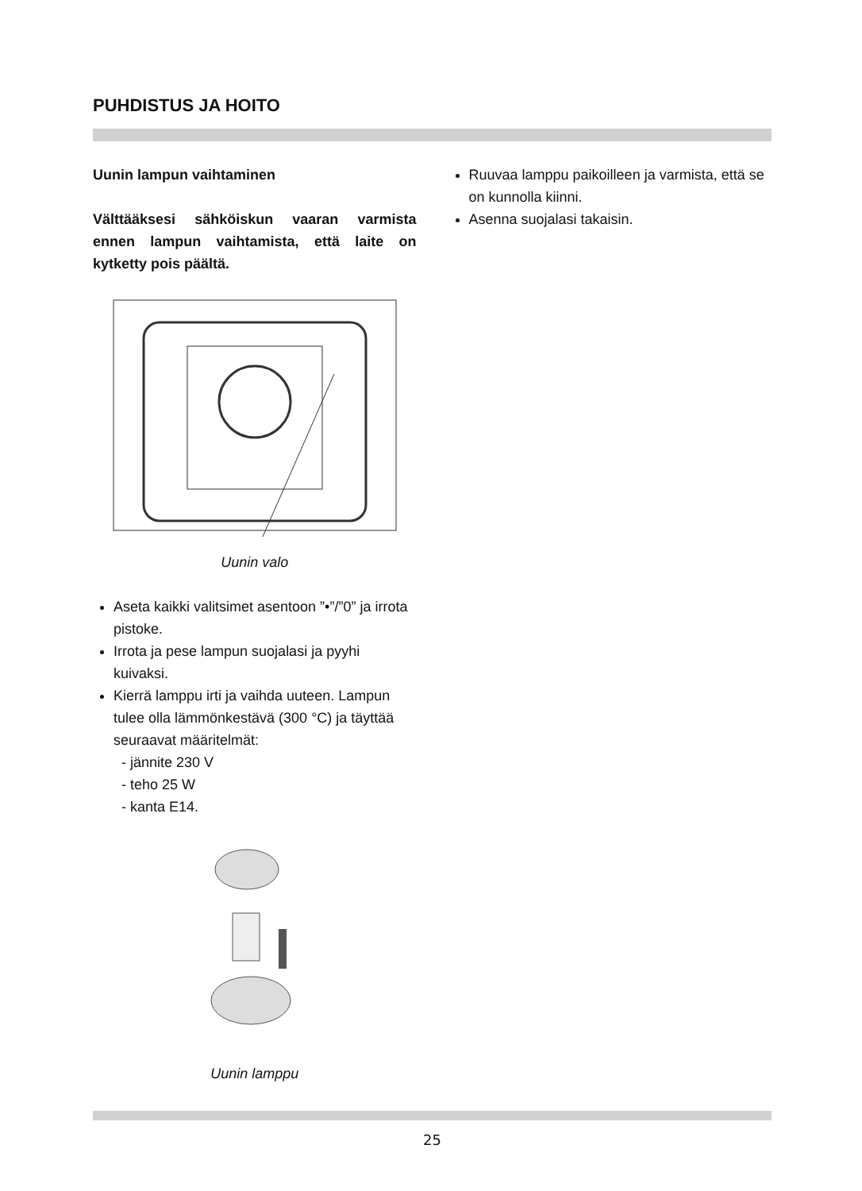PUHDISTUS JA HOITO
Uunin lampun vaihtaminen
Välttääksesi sähköiskun vaaran varmista ennen lampun vaihtamista, että laite on kytketty pois päältä.
Uunin valo
Aseta kaikki valitsimet asentoon ”•”/”0” ja irrota pistoke.
Irrota ja pese lampun suojalasi ja pyyhi kuivaksi.
Kierrä lamppu irti ja vaihda uuteen. Lampun tulee olla lämmönkestävä (300 °C) ja täyttää seuraavat määritelmät:
- jännite 230 V
- teho 25 W
- kanta E14.
Uunin lamppu
Ruuvaa lamppu paikoilleen ja varmista, että se on kunnolla kiinni.
Asenna suojalasi takaisin.
25